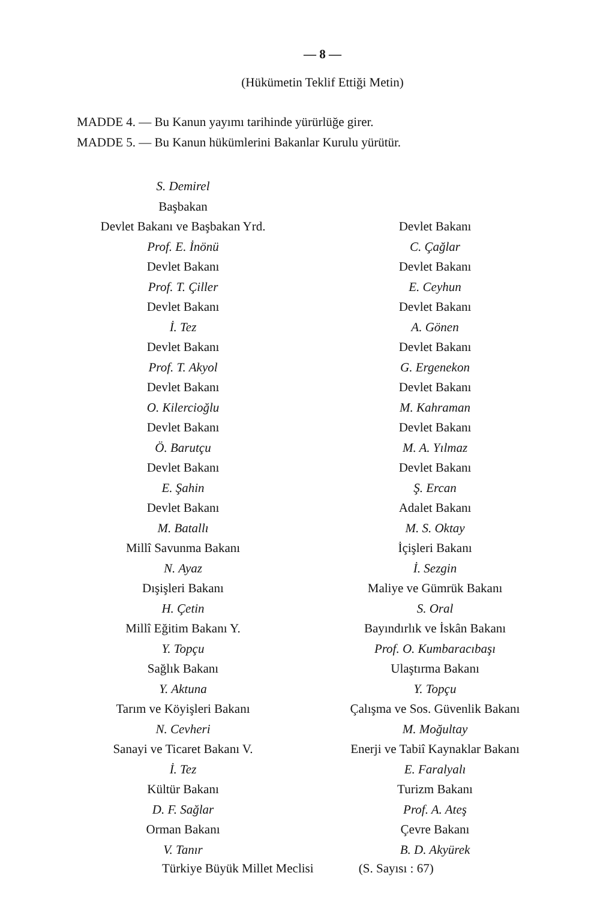— 8 —
(Hükümetin Teklif Ettiği Metin)
MADDE 4. — Bu Kanun yayımı tarihinde yürürlüğe girer.
MADDE 5. — Bu Kanun hükümlerini Bakanlar Kurulu yürütür.
S. Demirel
Başbakan
Devlet Bakanı ve Başbakan Yrd.
Prof. E. İnönü
Devlet Bakanı
Prof. T. Çiller
Devlet Bakanı
İ. Tez
Devlet Bakanı
Prof. T. Akyol
Devlet Bakanı
O. Kilercioğlu
Devlet Bakanı
Ö. Barutçu
Devlet Bakanı
E. Şahin
Devlet Bakanı
M. Batallı
Millî Savunma Bakanı
N. Ayaz
Dışişleri Bakanı
H. Çetin
Millî Eğitim Bakanı Y.
Y. Topçu
Sağlık Bakanı
Y. Aktuna
Tarım ve Köyişleri Bakanı
N. Cevheri
Sanayi ve Ticaret Bakanı V.
İ. Tez
Kültür Bakanı
D. F. Sağlar
Orman Bakanı
V. Tanır
Devlet Bakanı
C. Çağlar
Devlet Bakanı
E. Ceyhun
Devlet Bakanı
A. Gönen
Devlet Bakanı
G. Ergenekon
Devlet Bakanı
M. Kahraman
Devlet Bakanı
M. A. Yılmaz
Devlet Bakanı
Ş. Ercan
Adalet Bakanı
M. S. Oktay
İçişleri Bakanı
İ. Sezgin
Maliye ve Gümrük Bakanı
S. Oral
Bayındırlık ve İskân Bakanı
Prof. O. Kumbaracıbaşı
Ulaştırma Bakanı
Y. Topçu
Çalışma ve Sos. Güvenlik Bakanı
M. Moğultay
Enerji ve Tabiî Kaynaklar Bakanı
E. Faralyalı
Turizm Bakanı
Prof. A. Ateş
Çevre Bakanı
B. D. Akyürek
Türkiye Büyük Millet Meclisi (S. Sayısı : 67)